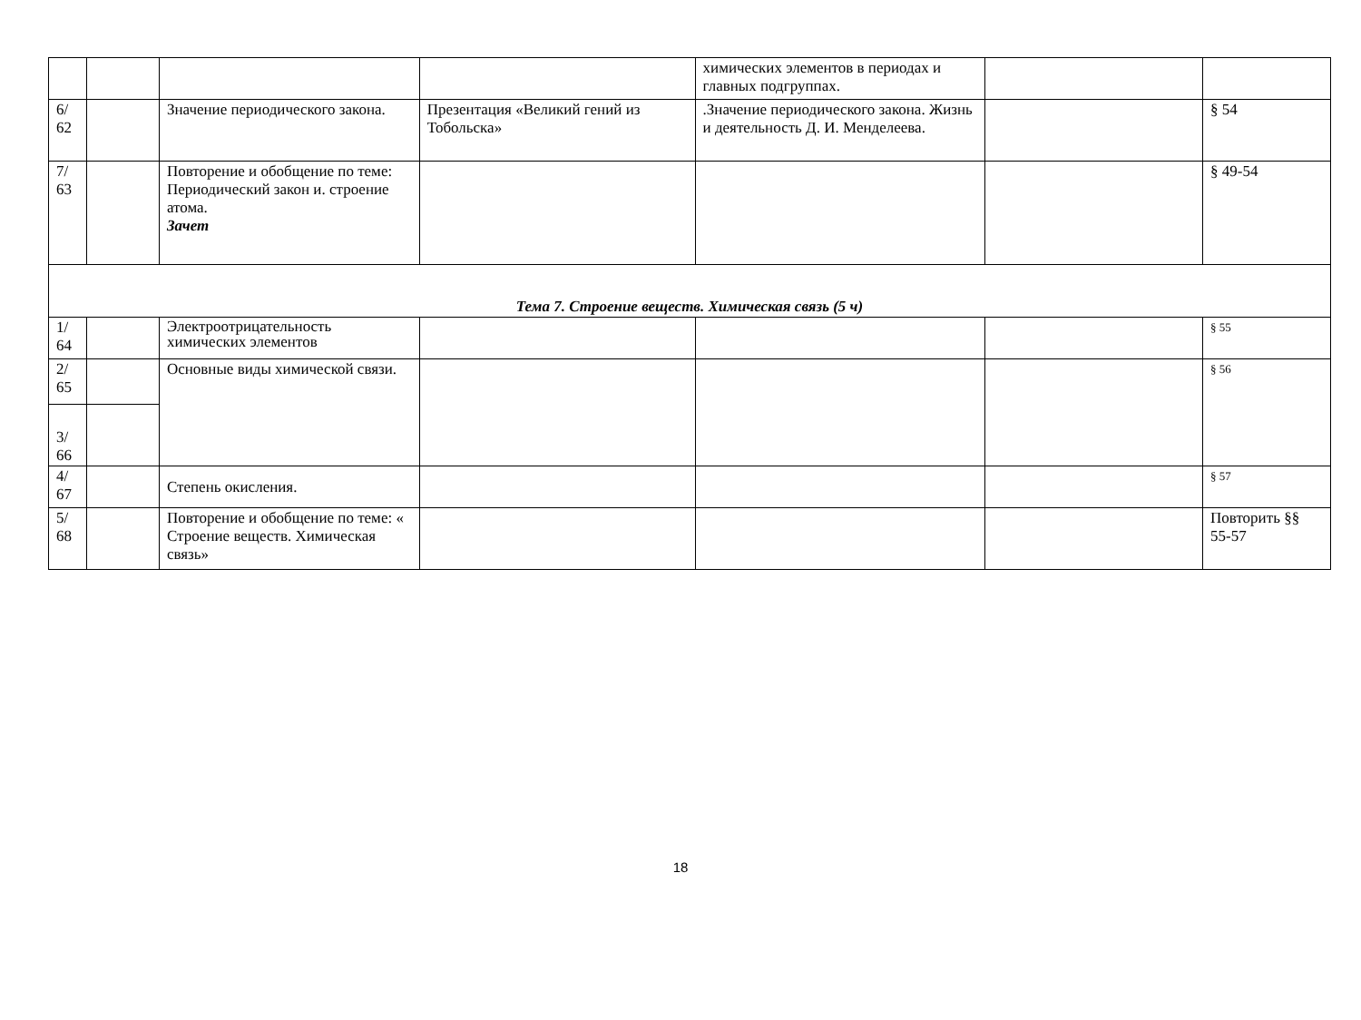| | | | | химических элементов в периодах и главных подгруппах. | | |
| 6/ 62 | | Значение периодического закона. | Презентация «Великий гений из Тобольска» | .Значение периодического закона. Жизнь и деятельность Д. И. Менделеева. | | § 54 |
| 7/ 63 | | Повторение и обобщение по теме: Периодический закон и. строение атома. Зачет | | | | § 49-54 |
| Тема 7. Строение веществ. Химическая связь (5 ч) | | | | | | |
| 1/ 64 | | Электроотрицательность химических элементов | | | | § 55 |
| 2/ 65 | | Основные виды химической связи. | | | | § 56 |
| 3/ 66 | | | | | | |
| 4/ 67 | | Степень окисления. | | | | § 57 |
| 5/ 68 | | Повторение и обобщение по теме: « Строение веществ. Химическая связь» | | | | Повторить §§ 55-57 |
18